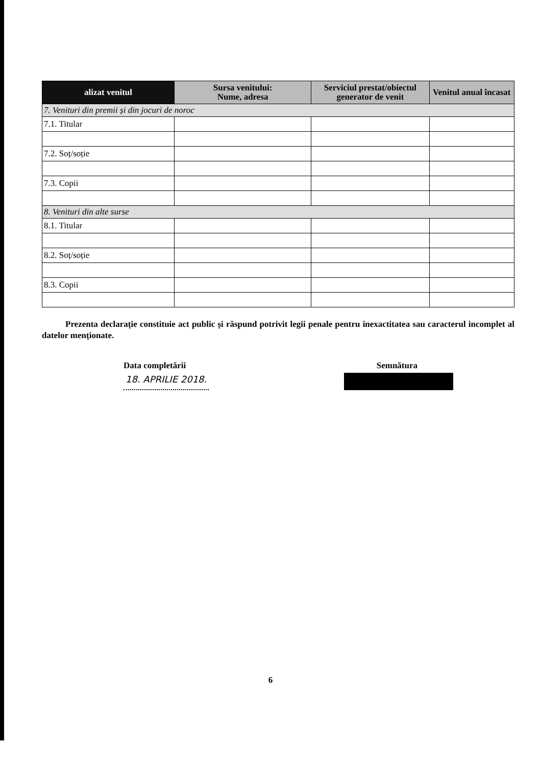| alizat venitul | Sursa venitului: Nume, adresa | Serviciul prestat/obiectul generator de venit | Venitul anual încasat |
| --- | --- | --- | --- |
| 7. Venituri din premii și din jocuri de noroc | | | |
| 7.1. Titular | | | |
| 7.2. Soț/soție | | | |
| 7.3. Copii | | | |
| 8. Venituri din alte surse | | | |
| 8.1. Titular | | | |
| 8.2. Soț/soție | | | |
| 8.3. Copii | | | |
Prezenta declarație constituie act public și răspund potrivit legii penale pentru inexactitatea sau caracterul incomplet al datelor menționate.
Data completării Semnătura
18. APRILIE 2018.
6